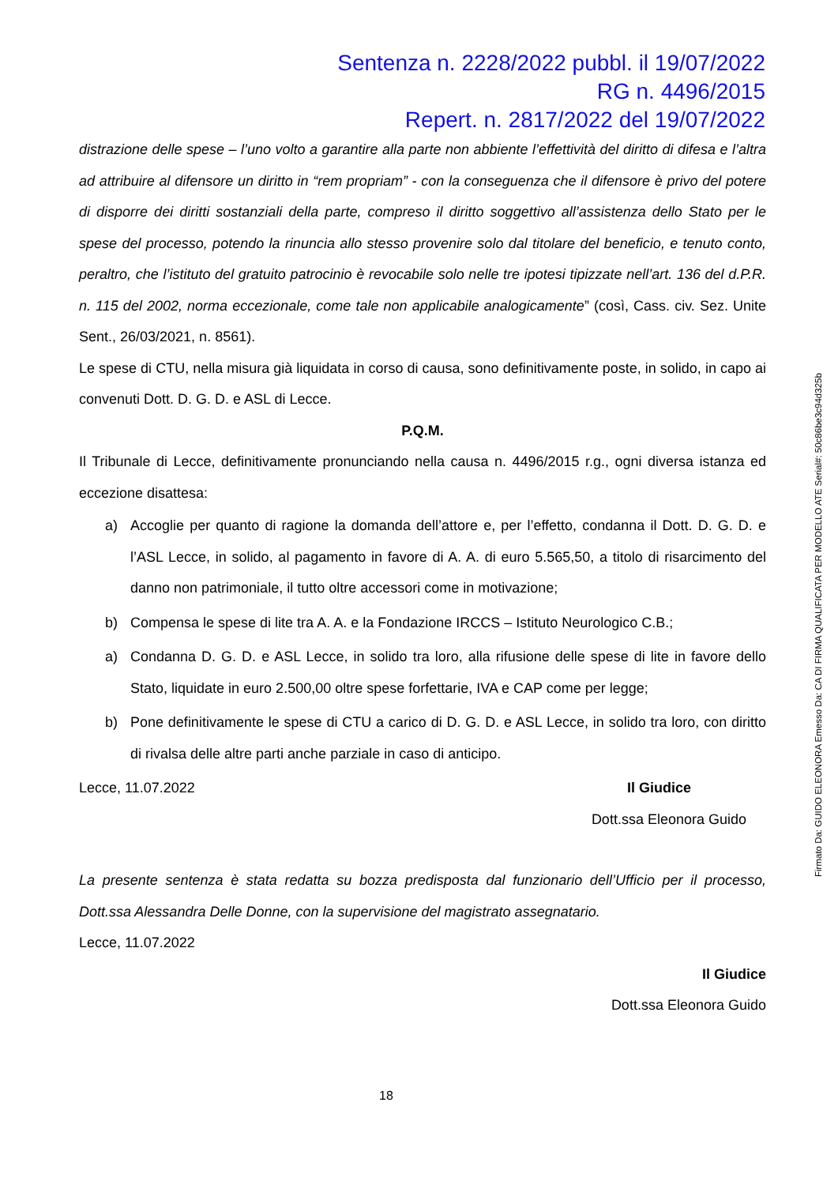Sentenza n. 2228/2022 pubbl. il 19/07/2022
RG n. 4496/2015
Repert. n. 2817/2022 del 19/07/2022
distrazione delle spese – l’uno volto a garantire alla parte non abbiente l’effettività del diritto di difesa e l’altra ad attribuire al difensore un diritto in “rem propriam” - con la conseguenza che il difensore è privo del potere di disporre dei diritti sostanziali della parte, compreso il diritto soggettivo all’assistenza dello Stato per le spese del processo, potendo la rinuncia allo stesso provenire solo dal titolare del beneficio, e tenuto conto, peraltro, che l’istituto del gratuito patrocinio è revocabile solo nelle tre ipotesi tipizzate nell’art. 136 del d.P.R. n. 115 del 2002, norma eccezionale, come tale non applicabile analogicamente” (così, Cass. civ. Sez. Unite Sent., 26/03/2021, n. 8561).
Le spese di CTU, nella misura già liquidata in corso di causa, sono definitivamente poste, in solido, in capo ai convenuti Dott. D. G. D. e ASL di Lecce.
P.Q.M.
Il Tribunale di Lecce, definitivamente pronunciando nella causa n. 4496/2015 r.g., ogni diversa istanza ed eccezione disattesa:
a) Accoglie per quanto di ragione la domanda dell’attore e, per l’effetto, condanna il Dott. D. G. D. e l’ASL Lecce, in solido, al pagamento in favore di A. A. di euro 5.565,50, a titolo di risarcimento del danno non patrimoniale, il tutto oltre accessori come in motivazione;
b) Compensa le spese di lite tra A. A. e la Fondazione IRCCS – Istituto Neurologico C.B.;
a) Condanna D. G. D. e ASL Lecce, in solido tra loro, alla rifusione delle spese di lite in favore dello Stato, liquidate in euro 2.500,00 oltre spese forfettarie, IVA e CAP come per legge;
b) Pone definitivamente le spese di CTU a carico di D. G. D. e ASL Lecce, in solido tra loro, con diritto di rivalsa delle altre parti anche parziale in caso di anticipo.
Lecce, 11.07.2022 Il Giudice
Dott.ssa Eleonora Guido
La presente sentenza è stata redatta su bozza predisposta dal funzionario dell’Ufficio per il processo, Dott.ssa Alessandra Delle Donne, con la supervisione del magistrato assegnatario.
Lecce, 11.07.2022
Il Giudice
Dott.ssa Eleonora Guido
18
Firmato Da: GUIDO ELEONORA Emesso Da: CA DI FIRMA QUALIFICATA PER MODELLO ATE Serial#: 50c86be3c94d325b